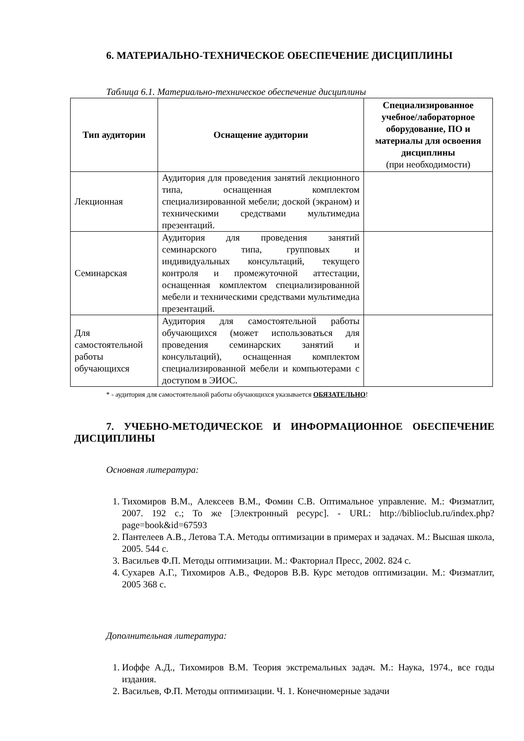6. МАТЕРИАЛЬНО-ТЕХНИЧЕСКОЕ ОБЕСПЕЧЕНИЕ ДИСЦИПЛИНЫ
Таблица 6.1. Материально-техническое обеспечение дисциплины
| Тип аудитории | Оснащение аудитории | Специализированное учебное/лабораторное оборудование, ПО и материалы для освоения дисциплины (при необходимости) |
| --- | --- | --- |
| Лекционная | Аудитория для проведения занятий лекционного типа, оснащенная комплектом специализированной мебели; доской (экраном) и техническими средствами мультимедиа презентаций. | |
| Семинарская | Аудитория для проведения занятий семинарского типа, групповых и индивидуальных консультаций, текущего контроля и промежуточной аттестации, оснащенная комплектом специализированной мебели и техническими средствами мультимедиа презентаций. | |
| Для самостоятельной работы обучающихся | Аудитория для самостоятельной работы обучающихся (может использоваться для проведения семинарских занятий и консультаций), оснащенная комплектом специализированной мебели и компьютерами с доступом в ЭИОС. | |
* - аудитория для самостоятельной работы обучающихся указывается ОБЯЗАТЕЛЬНО!
7. УЧЕБНО-МЕТОДИЧЕСКОЕ И ИНФОРМАЦИОННОЕ ОБЕСПЕЧЕНИЕ ДИСЦИПЛИНЫ
Основная литература:
1. Тихомиров В.М., Алексеев В.М., Фомин С.В. Оптимальное управление. М.: Физматлит, 2007. 192 с.; То же [Электронный ресурс]. - URL: http://biblioclub.ru/index.php?page=book&id=67593
2. Пантелеев А.В., Летова Т.А. Методы оптимизации в примерах и задачах. М.: Высшая школа, 2005. 544 с.
3. Васильев Ф.П. Методы оптимизации. М.: Факториал Пресс, 2002. 824 с.
4. Сухарев А.Г., Тихомиров А.В., Федоров В.В. Курс методов оптимизации. М.: Физматлит, 2005 368 с.
Дополнительная литература:
1. Иоффе А.Д., Тихомиров В.М. Теория экстремальных задач. М.: Наука, 1974., все годы издания.
2. Васильев, Ф.П. Методы оптимизации. Ч. 1. Конечномерные задачи